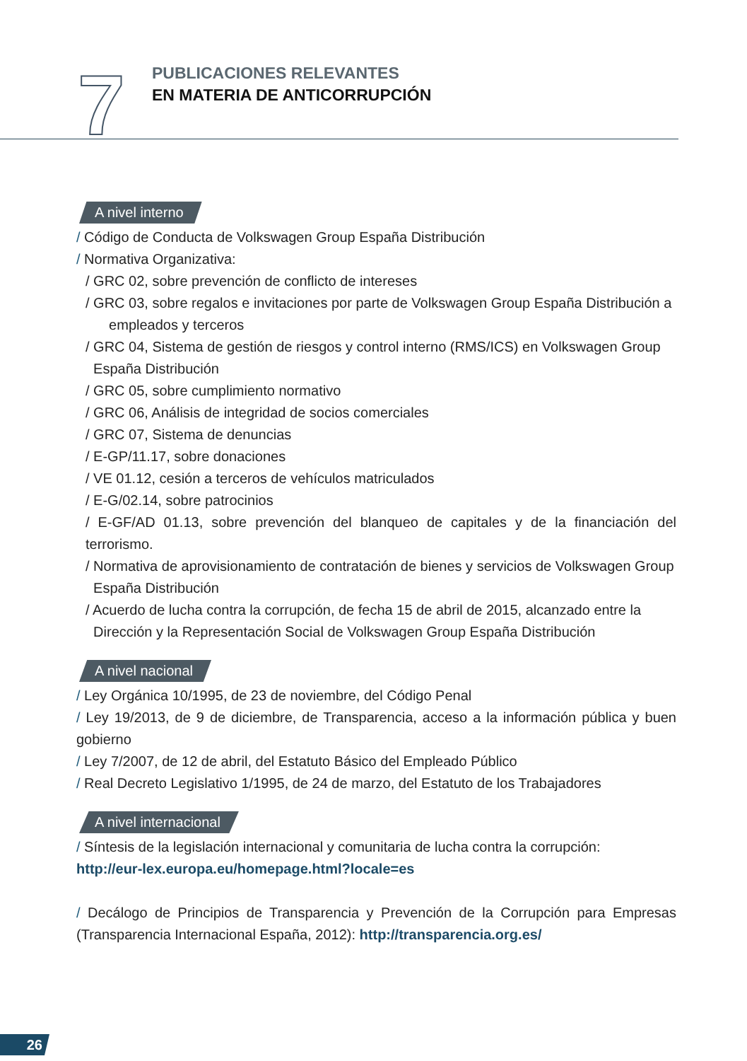7
PUBLICACIONES RELEVANTES
EN MATERIA DE ANTICORRUPCIÓN
A nivel interno
/ Código de Conducta de Volkswagen Group España Distribución
/ Normativa Organizativa:
/ GRC 02, sobre prevención de conflicto de intereses
/ GRC 03, sobre regalos e invitaciones por parte de Volkswagen Group España Distribución a
empleados y terceros
/ GRC 04, Sistema de gestión de riesgos y control interno (RMS/ICS) en Volkswagen Group
España Distribución
/ GRC 05, sobre cumplimiento normativo
/ GRC 06, Análisis de integridad de socios comerciales
/ GRC 07, Sistema de denuncias
/ E-GP/11.17, sobre donaciones
/ VE 01.12, cesión a terceros de vehículos matriculados
/ E-G/02.14, sobre patrocinios
/ E-GF/AD 01.13, sobre prevención del blanqueo de capitales y de la financiación del terrorismo.
/ Normativa de aprovisionamiento de contratación de bienes y servicios de Volkswagen Group
España Distribución
/ Acuerdo de lucha contra la corrupción, de fecha 15 de abril de 2015, alcanzado entre la
Dirección y la Representación Social de Volkswagen Group España Distribución
A nivel nacional
/ Ley Orgánica 10/1995, de 23 de noviembre, del Código Penal
/ Ley 19/2013, de 9 de diciembre, de Transparencia, acceso a la información pública y buen gobierno
/ Ley 7/2007, de 12 de abril, del Estatuto Básico del Empleado Público
/ Real Decreto Legislativo 1/1995, de 24 de marzo, del Estatuto de los Trabajadores
A nivel internacional
/ Síntesis de la legislación internacional y comunitaria de lucha contra la corrupción:
http://eur-lex.europa.eu/homepage.html?locale=es
/ Decálogo de Principios de Transparencia y Prevención de la Corrupción para Empresas (Transparencia Internacional España, 2012): http://transparencia.org.es/
26